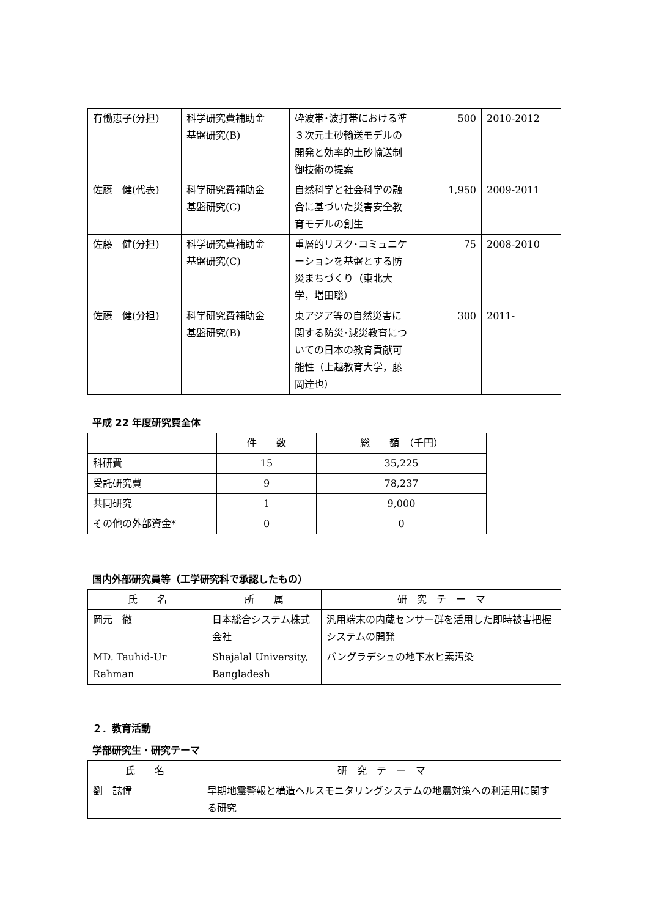| 有働恵子(分担) | 科学研究費補助金 基盤研究(B) | 砕波帯･波打帯における準３次元土砂輸送モデルの開発と効率的土砂輸送制御技術の提案 | 500 | 2010-2012 |
| 佐藤 健(代表) | 科学研究費補助金 基盤研究(C) | 自然科学と社会科学の融合に基づいた災害安全教育モデルの創生 | 1,950 | 2009-2011 |
| 佐藤 健(分担) | 科学研究費補助金 基盤研究(C) | 重層的リスク･コミュニケーションを基盤とする防災まちづくり（東北大学，増田聡） | 75 | 2008-2010 |
| 佐藤 健(分担) | 科学研究費補助金 基盤研究(B) | 東アジア等の自然災害に関する防災･減災教育についての日本の教育貢献可能性（上越教育大学，藤岡達也） | 300 | 2011- |
平成 22 年度研究費全体
| | 件 数 | 総 額 （千円） |
| --- | --- | --- |
| 科研費 | 15 | 35,225 |
| 受託研究費 | 9 | 78,237 |
| 共同研究 | 1 | 9,000 |
| その他の外部資金* | 0 | 0 |
国内外部研究員等（工学研究科で承認したもの）
| 氏 名 | 所 属 | 研 究 テ ー マ |
| --- | --- | --- |
| 岡元 徹 | 日本総合システム株式会社 | 汎用端末の内蔵センサー群を活用した即時被害把握システムの開発 |
| MD. Tauhid-Ur Rahman | Shajalal University, Bangladesh | バングラデシュの地下水ヒ素汚染 |
２．教育活動
学部研究生・研究テーマ
| 氏 名 | 研 究 テ ー マ |
| --- | --- |
| 劉 誌偉 | 早期地震警報と構造ヘルスモニタリングシステムの地震対策への利活用に関する研究 |